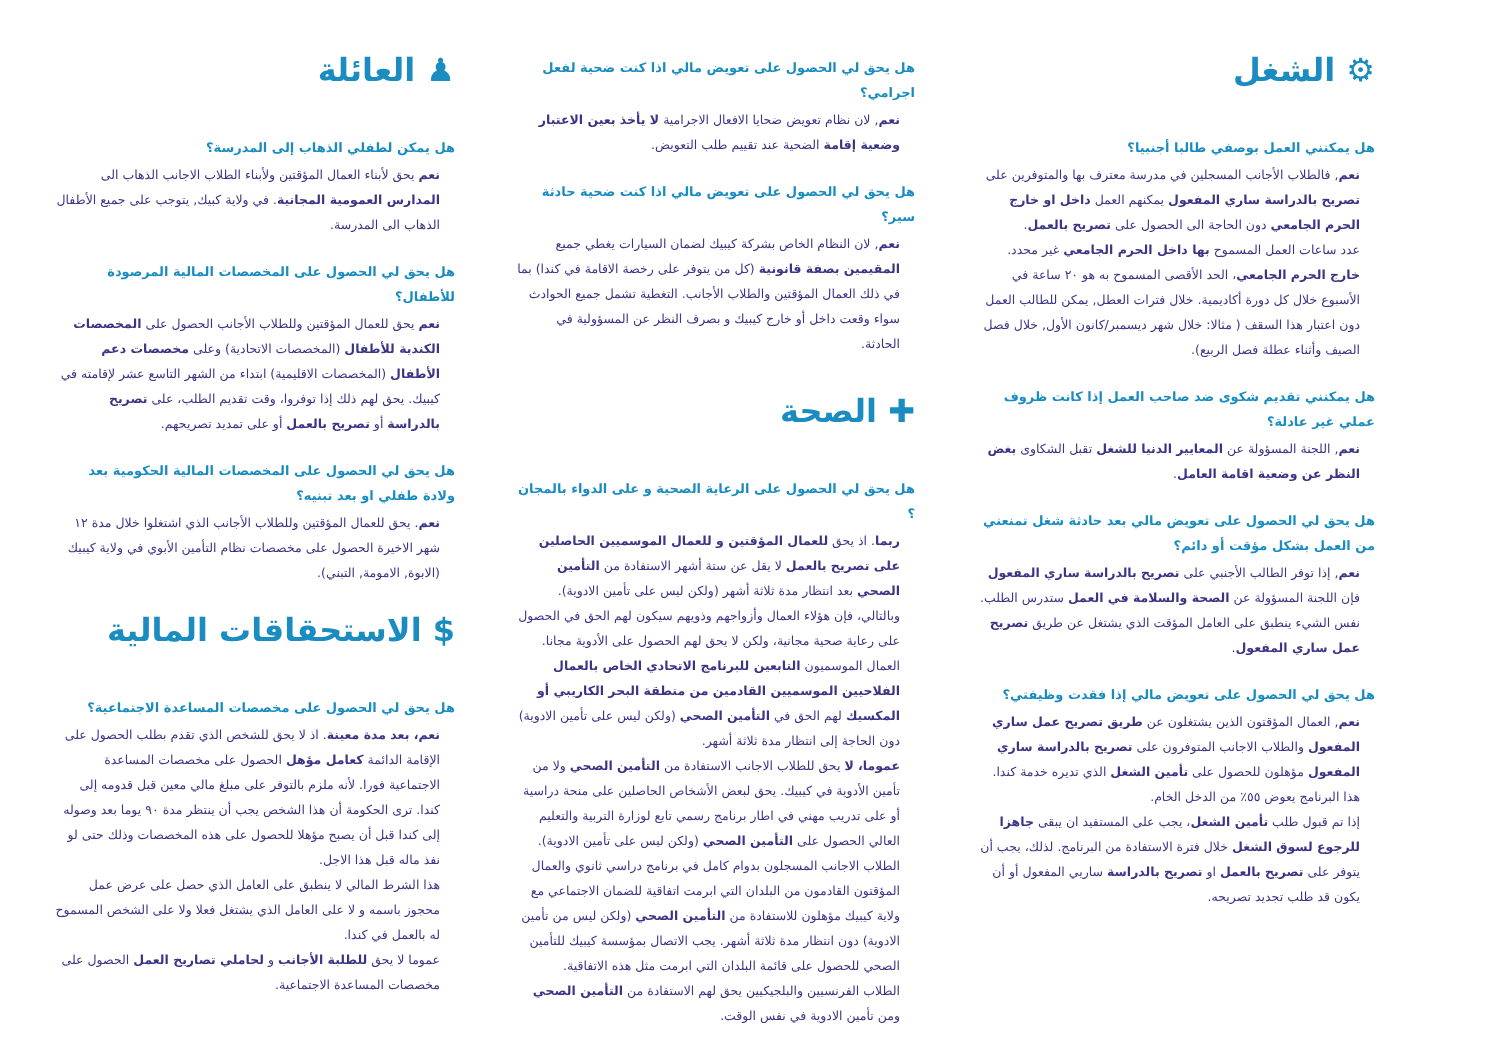♟ العائلة
هل يمكن لطفلي الذهاب إلى المدرسة؟
نعم يحق لأبناء العمال المؤقتين ولأبناء الطلاب الاجانب الذهاب الى المدارس العمومية المجانية. في ولاية كبيك, يتوجب على جميع الأطفال الذهاب الى المدرسة.
هل يحق لي الحصول على المخصصات المالية المرصودة للأطفال؟
نعم يحق للعمال المؤقتين وللطلاب الأجانب الحصول على المخصصات الكندية للأطفال (المخصصات الاتحادية) وعلى مخصصات دعم الأطفال (المخصصات الاقليمية) ابتداء من الشهر التاسع عشر لإقامته في كيبيك. يحق لهم ذلك إذا توفروا، وقت تقديم الطلب، على تصريح بالدراسة أو تصريح بالعمل أو على تمديد تصريحهم.
هل يحق لي الحصول على المخصصات المالية الحكومية بعد ولادة طفلي او بعد تبنيه؟
نعم. يحق للعمال المؤقتين وللطلاب الأجانب الذي اشتغلوا خلال مدة ١٢ شهر الاخيرة الحصول على مخصصات نظام التأمين الأبوي في ولاية كيبيك (الابوة, الامومة, التبني).
$ الاستحقاقات المالية
هل يحق لي الحصول على مخصصات المساعدة الاجتماعية؟
نعم، بعد مدة معينة. اذ لا يحق للشخص الذي تقدم بطلب الحصول على الإقامة الدائمة كعامل مؤهل الحصول على مخصصات المساعدة الاجتماعية فورا. لأنه ملزم بالتوفر على مبلغ مالي معين قبل قدومه إلى كندا. ترى الحكومة أن هذا الشخص يجب أن ينتظر مدة ٩٠ يوما بعد وصوله إلى كندا قبل أن يصبح مؤهلا للحصول على هذه المخصصات وذلك حتى لو نفذ ماله قبل هذا الاجل.
هذا الشرط المالي لا ينطبق على العامل الذي حصل على عرض عمل محجوز باسمه و لا على العامل الذي يشتغل فعلا ولا على الشخص المسموح له بالعمل في كندا.
عموما لا يحق للطلبة الأجانب و لحاملي تصاريح العمل الحصول على مخصصات المساعدة الاجتماعية.
هل يحق لي الحصول على تعويض مالي اذا كنت ضحية لفعل اجرامي؟
نعم, لان نظام تعويض ضحايا الافعال الاجرامية لا يأخذ بعين الاعتبار وضعية إقامة الضحية عند تقييم طلب التعويض.
هل يحق لي الحصول على تعويض مالي اذا كنت ضحية حادثة سير؟
نعم, لان النظام الخاص بشركة كيبيك لضمان السيارات يغطي جميع المقيمين بصفة قانونية (كل من يتوفر على رخصة الاقامة في كندا) بما في ذلك العمال المؤقتين والطلاب الأجانب. التغطية تشمل جميع الحوادث سواء وقعت داخل أو خارج كيبيك و بصرف النظر عن المسؤولية في الحادثة.
✚ الصحة
هل يحق لي الحصول على الرعاية الصحية و على الدواء بالمجان ؟
ربما. اذ يحق للعمال المؤقتين و للعمال الموسميين الحاصلين على تصريح بالعمل لا يقل عن ستة أشهر الاستفادة من التأمين الصحي بعد انتظار مدة ثلاثة أشهر (ولكن ليس على تأمين الادوية). وبالتالي، فإن هؤلاء العمال وأزواجهم وذويهم سيكون لهم الحق في الحصول على رعاية صحية مجانية، ولكن لا يحق لهم الحصول على الأدوية مجانا.
العمال الموسميون التابعين للبرنامج الاتحادي الخاص بالعمال الفلاحيين الموسميين القادمين من منطقة البحر الكاريبي أو المكسيك لهم الحق في التأمين الصحي (ولكن ليس على تأمين الادوية) دون الحاجة إلى انتظار مدة ثلاثة أشهر.
عموما، لا يحق للطلاب الاجانب الاستفادة من التأمين الصحي ولا من تأمين الأدوية في كيبيك. يحق لبعض الأشخاص الحاصلين على منحة دراسية أو على تدريب مهني في اطار برنامج رسمي تابع لوزارة التربية والتعليم العالي الحصول على التأمين الصحي (ولكن ليس على تأمين الادوية).
الطلاب الاجانب المسجلون بدوام كامل في برنامج دراسي ثانوي والعمال المؤقتون القادمون من البلدان التي ابرمت اتفاقية للضمان الاجتماعي مع ولاية كيبيك مؤهلون للاستفادة من التأمين الصحي (ولكن ليس من تأمين الادوية) دون انتظار مدة ثلاثة أشهر. يجب الاتصال بمؤسسة كيبيك للتأمين الصحي للحصول على قائمة البلدان التي ابرمت مثل هذه الاتفاقية.
الطلاب الفرنسيين والبلجيكيين يحق لهم الاستفادة من التأمين الصحي ومن تأمين الادوية في نفس الوقت.
⚙ الشغل
هل يمكنني العمل بوصفي طالبا أجنبيا؟
نعم, فالطلاب الأجانب المسجلين في مدرسة معترف بها والمتوفرين على تصريح بالدراسة ساري المفعول يمكنهم العمل داخل او خارج الحرم الجامعي دون الحاجة الى الحصول على تصريح بالعمل.
عدد ساعات العمل المسموح بها داخل الحرم الجامعي غير محدد.
خارج الحرم الجامعي، الحد الأقصى المسموح به هو ٢٠ ساعة في الأسبوع خلال كل دورة أكاديمية. خلال فترات العطل, يمكن للطالب العمل دون اعتبار هذا السقف ( مثالا: خلال شهر ديسمبر/كانون الأول, خلال فصل الصيف وأثناء عطلة فصل الربيع).
هل يمكنني تقديم شكوى ضد صاحب العمل إذا كانت ظروف عملي غير عادلة؟
نعم, اللجنة المسؤولة عن المعايير الدنيا للشغل تقبل الشكاوى بغض النظر عن وضعية اقامة العامل.
هل يحق لي الحصول على تعويض مالي بعد حادثة شغل تمنعني من العمل بشكل مؤقت أو دائم؟
نعم, إذا توفر الطالب الأجنبي على تصريح بالدراسة ساري المفعول فإن اللجنة المسؤولة عن الصحة والسلامة في العمل ستدرس الطلب. نفس الشيء ينطبق على العامل المؤقت الذي يشتغل عن طريق تصريح عمل ساري المفعول.
هل يحق لي الحصول على تعويض مالي إذا فقدت وظيفتي؟
نعم, العمال المؤقتون الذين يشتغلون عن طريق تصريح عمل ساري المفعول والطلاب الاجانب المتوفرون على تصريح بالدراسة ساري المفعول مؤهلون للحصول على تأمين الشغل الذي تديره خدمة كندا.
هذا البرنامج يعوض ٥٥٪ من الدخل الخام.
إذا تم قبول طلب تأمين الشغل، يجب على المستفيد ان يبقى جاهزا للرجوع لسوق الشغل خلال فترة الاستفادة من البرنامج. لذلك، يجب أن يتوفر على تصريح بالعمل او تصريح بالدراسة ساريي المفعول أو أن يكون قد طلب تجديد تصريحه.